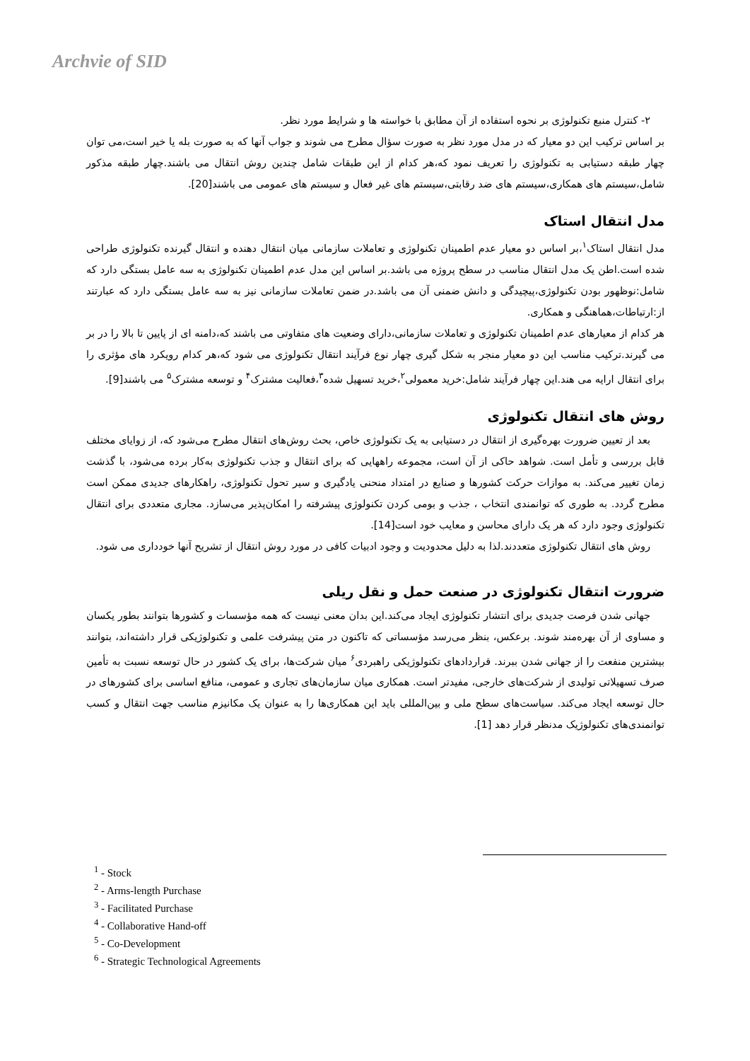Archvie of SID
۲- کنترل منبع تکنولوژی بر نحوه استفاده از آن مطابق با خواسته ها و شرایط مورد نظر.
بر اساس ترکیب این دو معیار که در مدل مورد نظر به صورت سؤال مطرح می شوند و جواب آنها که به صورت بله یا خیر است،می توان چهار طبقه دستیابی به تکنولوژی را تعریف نمود که،هر کدام از این طبقات شامل چندین روش انتقال می باشند.چهار طبقه مذکور شامل،سیستم های همکاری،سیستم های ضد رقابتی،سیستم های غیر فعال و سیستم های عمومی می باشند[20].
مدل انتقال استاک
مدل انتقال استاک<sup>۱</sup>،بر اساس دو معیار عدم اطمینان تکنولوژی و تعاملات سازمانی میان انتقال دهنده و انتقال گیرنده تکنولوژی طراحی شده است.اطن یک مدل انتقال مناسب در سطح پروژه می باشد.بر اساس این مدل عدم اطمینان تکنولوژی به سه عامل بستگی دارد که شامل:نوظهور بودن تکنولوژی،پیچیدگی و دانش ضمنی آن می باشد.در ضمن تعاملات سازمانی نیز به سه عامل بستگی دارد که عبارتند از:ارتباطات،هماهنگی و همکاری.
هر کدام از معیارهای عدم اطمینان تکنولوژی و تعاملات سازمانی،دارای وضعیت های متفاوتی می باشند که،دامنه ای از پایین تا بالا را در بر می گیرند.ترکیب مناسب این دو معیار منجر به شکل گیری چهار نوع فرآیند انتقال تکنولوژی می شود که،هر کدام رویکرد های مؤثری را برای انتقال ارایه می هند.این چهار فرآیند شامل:خرید معمولی<sup>۲</sup>،خرید تسهیل شده<sup>۳</sup>،فعالیت مشترک<sup>۴</sup> و توسعه مشترک<sup>۵</sup> می باشند[9].
روش های انتقال تکنولوژی
بعد از تعیین ضرورت بهره‌گیری از انتقال در دستیابی به یک تکنولوژی خاص، بحث روش‌های انتقال مطرح می‌شود که، از زوایای مختلف قابل بررسی و تأمل است. شواهد حاکی از آن است، مجموعه راههایی که برای انتقال و جذب تکنولوژی به‌کار برده می‌شود، با گذشت زمان تغییر می‌کند. به موازات حرکت کشورها و صنایع در امتداد منحنی یادگیری و سیر تحول تکنولوژی، راهکارهای جدیدی ممکن است مطرح گردد. به طوری که توانمندی انتخاب ، جذب و بومی کردن تکنولوژی پیشرفته را امکان‌پذیر می‌سازد. مجاری متعددی برای انتقال تکنولوژی وجود دارد که هر یک دارای محاسن و معایب خود است[14].
روش های انتقال تکنولوژی متعددند.لذا به دلیل محدودیت و وجود ادبیات کافی در مورد روش انتقال از تشریح آنها خودداری می شود.
ضرورت انتقال تکنولوژی در صنعت حمل و نقل ریلی
جهانی شدن فرصت جدیدی برای انتشار تکنولوژی ایجاد می‌کند.این بدان معنی نیست که همه مؤسسات و کشورها بتوانند بطور یکسان و مساوی از آن بهره‌مند شوند. برعکس، بنظر می‌رسد مؤسساتی که تاکنون در متن پیشرفت علمی و تکنولوژیکی قرار داشته‌اند، بتوانند بیشترین منفعت را از جهانی شدن ببرند. قراردادهای تکنولوژیکی راهبردی<sup>۶</sup> میان شرکت‌ها، برای یک کشور در حال توسعه نسبت به تأمین صرف تسهیلاتی تولیدی از شرکت‌های خارجی، مفیدتر است. همکاری میان سازمان‌های تجاری و عمومی، منافع اساسی برای کشورهای در حال توسعه ایجاد می‌کند. سیاست‌های سطح ملی و بین‌المللی باید این همکاری‌ها را به عنوان یک مکانیزم مناسب جهت انتقال و کسب توانمندی‌های تکنولوژیک مدنظر قرار دهد [1].
<sup>1</sup> - Stock
<sup>2</sup> - Arms-length Purchase
<sup>3</sup> - Facilitated Purchase
<sup>4</sup> - Collaborative Hand-off
<sup>5</sup> - Co-Development
<sup>6</sup> - Strategic Technological Agreements